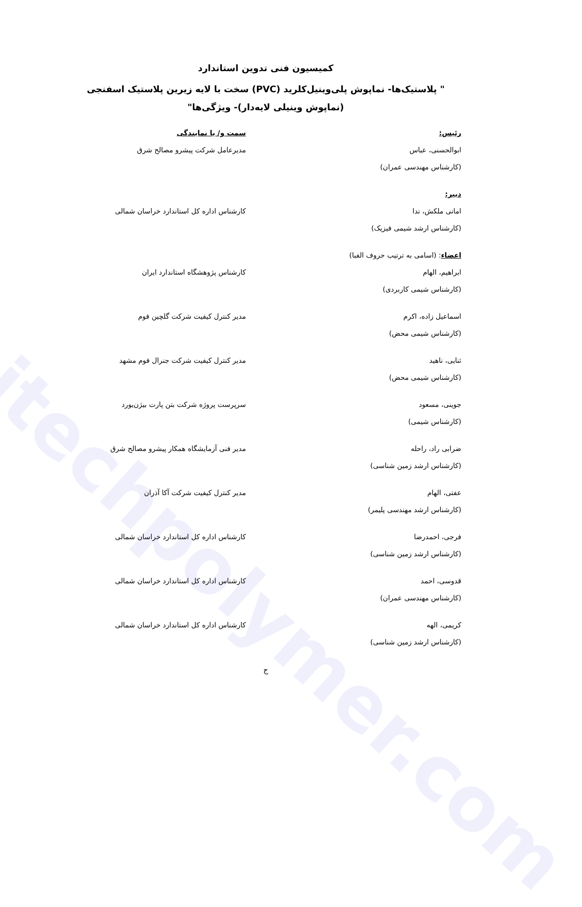itechpolymer.com
کمیسیون فنی تدوین استاندارد
" پلاستیک‌ها- نماپوش پلی‌وینیل‌کلرید (PVC) سخت با لایه زیرین پلاستیک اسفنجی (نماپوش وینیلی لایه‌دار)- ویژگی‌ها"
رئیس: سمت و/ یا نمایندگی
ابوالحسنی، عباس
(کارشناس مهندسی عمران)
مدیرعامل شرکت پیشرو مصالح شرق
دبیر:
امانی ملکش، ندا
(کارشناس ارشد شیمی فیزیک)
کارشناس اداره کل استاندارد خراسان شمالی
اعضاء: (اسامی به ترتیب حروف الفبا)
ابراهیم، الهام
(کارشناس شیمی کاربردی)
کارشناس پژوهشگاه استاندارد ایران
اسماعیل زاده، اکرم
(کارشناس شیمی محض)
مدیر کنترل کیفیت شرکت گلچین فوم
ثنایی، ناهید
(کارشناس شیمی محض)
مدیر کنترل کیفیت شرکت جنرال فوم مشهد
جوینی، مسعود
(کارشناس شیمی)
سرپرست پروژه شرکت بتن پارت بیژن‌یورد
ضرابی راد، راحله
(کارشناس ارشد زمین شناسی)
مدیر فنی آزمایشگاه همکار پیشرو مصالح شرق
عفتی، الهام
(کارشناس ارشد مهندسی پلیمر)
مدیر کنترل کیفیت شرکت آکا آذران
فرجی، احمدرضا
(کارشناس ارشد زمین شناسی)
کارشناس اداره کل استاندارد خراسان شمالی
قدوسی، احمد
(کارشناس مهندسی عمران)
کارشناس اداره کل استاندارد خراسان شمالی
کریمی، الهه
(کارشناس ارشد زمین شناسی)
کارشناس اداره کل استاندارد خراسان شمالی
ج